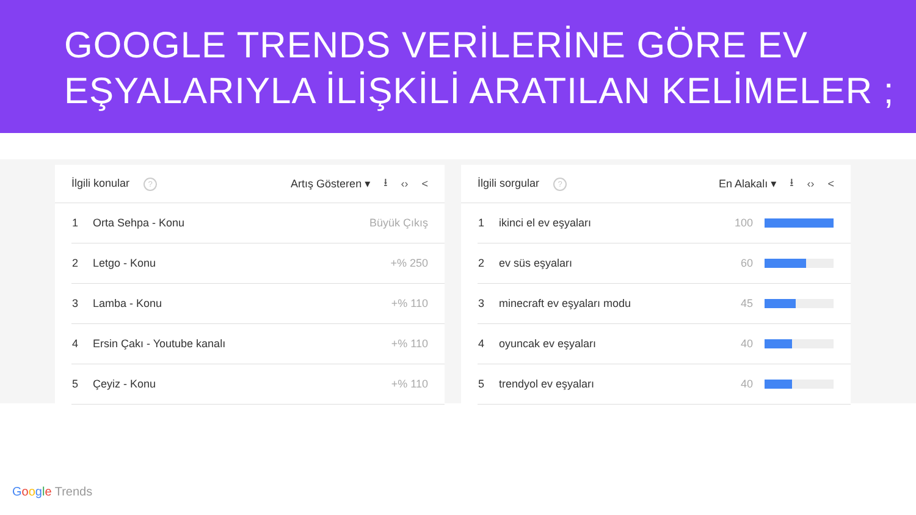GOOGLE TRENDS VERİLERİNE GÖRE EV
EŞYALARIYLA İLİŞKİLİ ARATILAN KELİMELER ;
İlgili konular ?
Artış Gösteren ▾ ⭳ ‹› <
| 1 | Orta Sehpa - Konu | Büyük Çıkış |
| 2 | Letgo - Konu | +% 250 |
| 3 | Lamba - Konu | +% 110 |
| 4 | Ersin Çakı - Youtube kanalı | +% 110 |
| 5 | Çeyiz - Konu | +% 110 |
İlgili sorgular ?
En Alakalı ▾ ⭳ ‹› <
| 1 | ikinci el ev eşyaları | 100 | |
| 2 | ev süs eşyaları | 60 | |
| 3 | minecraft ev eşyaları modu | 45 | |
| 4 | oyuncak ev eşyaları | 40 | |
| 5 | trendyol ev eşyaları | 40 | |
Google Trends